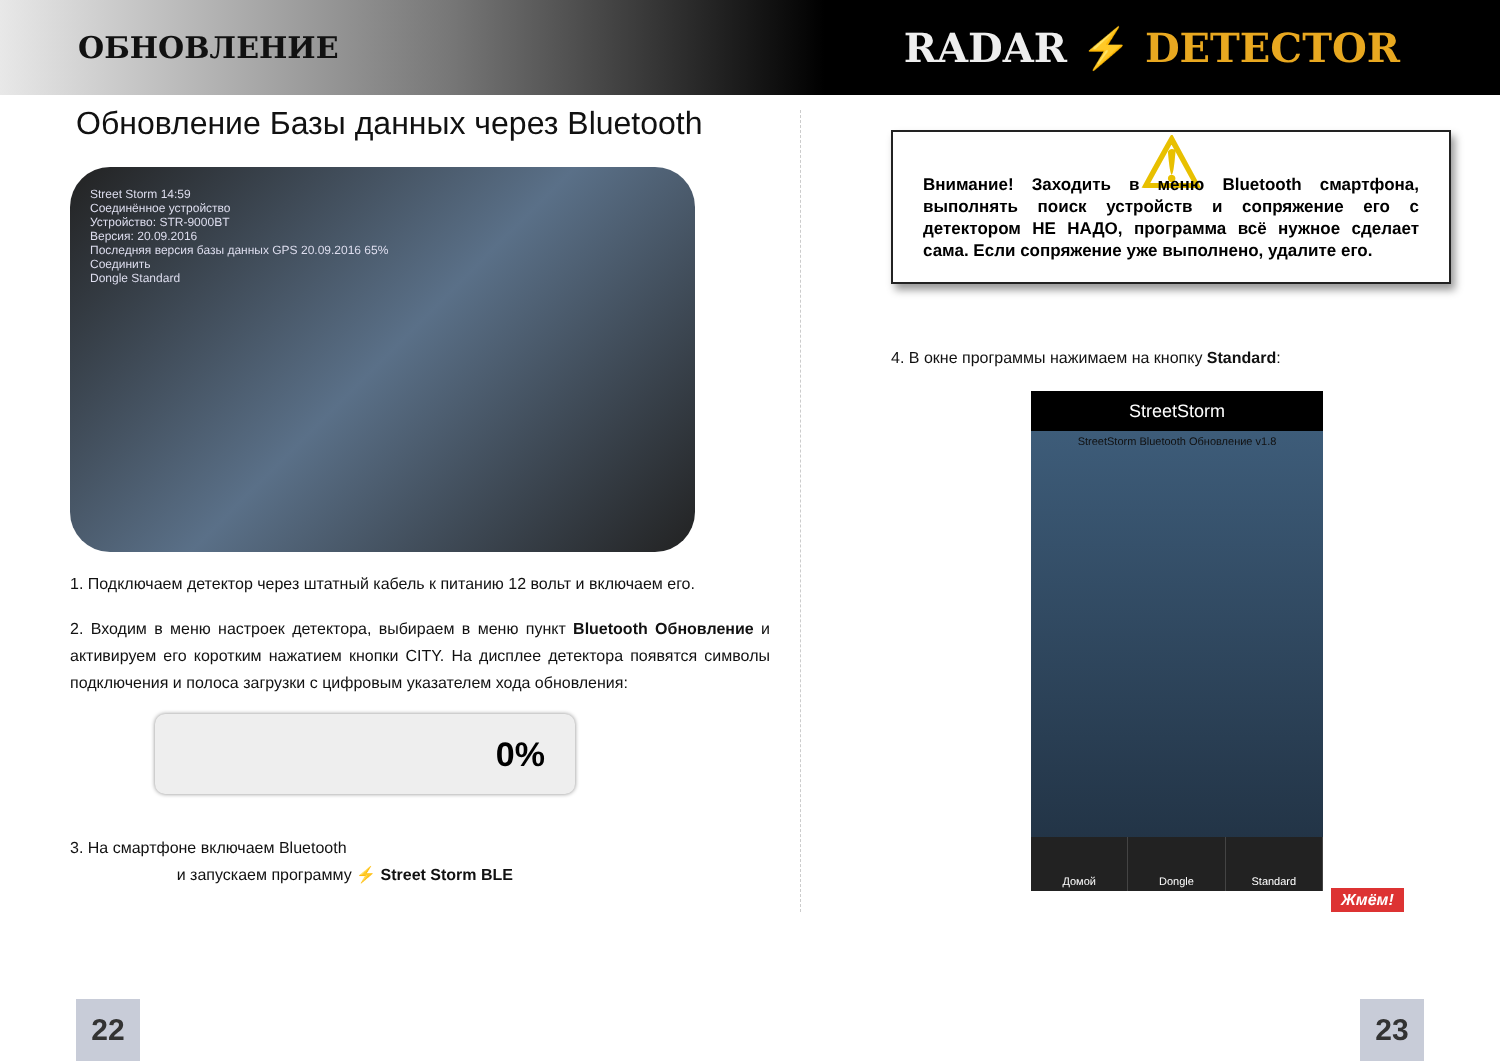ОБНОВЛЕНИЕ
RADAR ⚡ DETECTOR
Обновление Базы данных через Bluetooth
Street Storm 14:59
Соединённое устройство
Устройство: STR-9000BT
Версия: 20.09.2016
Последняя версия базы данных GPS 20.09.2016 65%
Соединить
Dongle Standard
1. Подключаем детектор через штатный кабель к питанию 12 вольт и включаем его.
2. Входим в меню настроек детектора, выбираем в меню пункт Bluetooth Обновление и активируем его коротким нажатием кнопки CITY. На дисплее детектора появятся символы подключения и полоса загрузки с цифровым указателем хода обновления:
0%
3. На смартфоне включаем Bluetooth
и запускаем программу ⚡ Street Storm BLE
⚠
Внимание! Заходить в меню Bluetooth смартфона, выполнять поиск устройств и сопряжение его с детектором НЕ НАДО, программа всё нужное сделает сама. Если сопряжение уже выполнено, удалите его.
4. В окне программы нажимаем на кнопку Standard:
StreetStorm
StreetStorm Bluetooth Обновление v1.8
Домой Dongle Standard
Жмём!
22 23